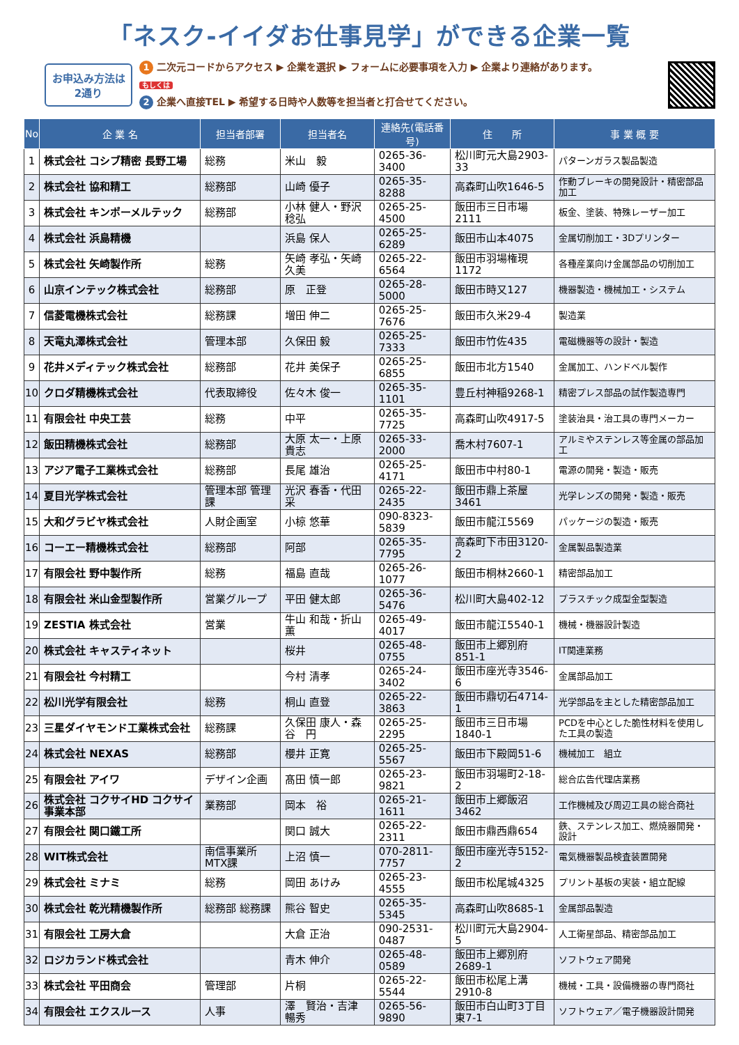「ネスク-イイダお仕事見学」ができる企業一覧
お申込み方法は
2通り
1 二次元コードからアクセス ▶ 企業を選択 ▶ フォームに必要事項を入力 ▶ 企業より連絡があります。
もしくは
2 企業へ直接TEL ▶ 希望する日時や人数等を担当者と打合せてください。
| No | 企 業 名 | 担当者部署 | 担当者名 | 連絡先(電話番号) | 住 所 | 事 業 概 要 |
| --- | --- | --- | --- | --- | --- | --- |
| 1 | 株式会社 コシブ精密 長野工場 | 総務 | 米山 毅 | 0265-36-3400 | 松川町元大島2903-33 | パターンガラス製品製造 |
| 2 | 株式会社 協和精工 | 総務部 | 山崎 優子 | 0265-35-8288 | 高森町山吹1646-5 | 作動ブレーキの開発設計・精密部品加工 |
| 3 | 株式会社 キンポーメルテック | 総務部 | 小林 健人・野沢 稔弘 | 0265-25-4500 | 飯田市三日市場2111 | 板金、塗装、特殊レーザー加工 |
| 4 | 株式会社 浜島精機 | | 浜島 保人 | 0265-25-6289 | 飯田市山本4075 | 金属切削加工・3Dプリンター |
| 5 | 株式会社 矢崎製作所 | 総務 | 矢崎 孝弘・矢崎 久美 | 0265-22-6564 | 飯田市羽場権現1172 | 各種産業向け金属部品の切削加工 |
| 6 | 山京インテック株式会社 | 総務部 | 原 正登 | 0265-28-5000 | 飯田市時又127 | 機器製造・機械加工・システム |
| 7 | 信菱電機株式会社 | 総務課 | 増田 伸二 | 0265-25-7676 | 飯田市久米29-4 | 製造業 |
| 8 | 天竜丸澤株式会社 | 管理本部 | 久保田 毅 | 0265-25-7333 | 飯田市竹佐435 | 電磁機器等の設計・製造 |
| 9 | 花井メディテック株式会社 | 総務部 | 花井 美保子 | 0265-25-6855 | 飯田市北方1540 | 金属加工、ハンドベル製作 |
| 10 | クロダ精機株式会社 | 代表取締役 | 佐々木 俊一 | 0265-35-1101 | 豊丘村神稲9268-1 | 精密プレス部品の試作製造専門 |
| 11 | 有限会社 中央工芸 | 総務 | 中平 | 0265-35-7725 | 高森町山吹4917-5 | 塗装治具・治工具の専門メーカー |
| 12 | 飯田精機株式会社 | 総務部 | 大原 太一・上原 貴志 | 0265-33-2000 | 喬木村7607-1 | アルミやステンレス等金属の部品加工 |
| 13 | アジア電子工業株式会社 | 総務部 | 長尾 雄治 | 0265-25-4171 | 飯田市中村80-1 | 電源の開発・製造・販売 |
| 14 | 夏目光学株式会社 | 管理本部 管理課 | 光沢 春香・代田 采 | 0265-22-2435 | 飯田市鼎上茶屋3461 | 光学レンズの開発・製造・販売 |
| 15 | 大和グラビヤ株式会社 | 人財企画室 | 小椋 悠華 | 090-8323-5839 | 飯田市龍江5569 | パッケージの製造・販売 |
| 16 | コーエー精機株式会社 | 総務部 | 阿部 | 0265-35-7795 | 高森町下市田3120-2 | 金属製品製造業 |
| 17 | 有限会社 野中製作所 | 総務 | 福島 直哉 | 0265-26-1077 | 飯田市桐林2660-1 | 精密部品加工 |
| 18 | 有限会社 米山金型製作所 | 営業グループ | 平田 健太郎 | 0265-36-5476 | 松川町大島402-12 | プラスチック成型金型製造 |
| 19 | ZESTIA 株式会社 | 営業 | 牛山 和哉・折山 薫 | 0265-49-4017 | 飯田市龍江5540-1 | 機械・機器設計製造 |
| 20 | 株式会社 キャスティネット | | 桜井 | 0265-48-0755 | 飯田市上郷別府851-1 | IT関連業務 |
| 21 | 有限会社 今村精工 | | 今村 清孝 | 0265-24-3402 | 飯田市座光寺3546-6 | 金属部品加工 |
| 22 | 松川光学有限会社 | 総務 | 桐山 直登 | 0265-22-3863 | 飯田市鼎切石4714-1 | 光学部品を主とした精密部品加工 |
| 23 | 三星ダイヤモンド工業株式会社 | 総務課 | 久保田 康人・森谷 円 | 0265-25-2295 | 飯田市三日市場1840-1 | PCDを中心とした脆性材料を使用した工具の製造 |
| 24 | 株式会社 NEXAS | 総務部 | 櫻井 正寛 | 0265-25-5567 | 飯田市下殿岡51-6 | 機械加工 組立 |
| 25 | 有限会社 アイワ | デザイン企画 | 髙田 慎一郎 | 0265-23-9821 | 飯田市羽場町2-18-2 | 総合広告代理店業務 |
| 26 | 株式会社 コクサイHD コクサイ事業本部 | 業務部 | 岡本 裕 | 0265-21-1611 | 飯田市上郷飯沼3462 | 工作機械及び周辺工具の総合商社 |
| 27 | 有限会社 関口鐵工所 | | 関口 誠大 | 0265-22-2311 | 飯田市鼎西鼎654 | 鉄、ステンレス加工、燃焼器開発・設計 |
| 28 | WIT株式会社 | 南信事業所 MTX課 | 上沼 慎一 | 070-2811-7757 | 飯田市座光寺5152-2 | 電気機器製品検査装置開発 |
| 29 | 株式会社 ミナミ | 総務 | 岡田 あけみ | 0265-23-4555 | 飯田市松尾城4325 | プリント基板の実装・組立配線 |
| 30 | 株式会社 乾光精機製作所 | 総務部 総務課 | 熊谷 智史 | 0265-35-5345 | 高森町山吹8685-1 | 金属部品製造 |
| 31 | 有限会社 工房大倉 | | 大倉 正治 | 090-2531-0487 | 松川町元大島2904-5 | 人工衛星部品、精密部品加工 |
| 32 | ロジカランド株式会社 | | 青木 伸介 | 0265-48-0589 | 飯田市上郷別府2689-1 | ソフトウェア開発 |
| 33 | 株式会社 平田商会 | 管理部 | 片桐 | 0265-22-5544 | 飯田市松尾上溝2910-8 | 機械・工具・設備機器の専門商社 |
| 34 | 有限会社 エクスルース | 人事 | 澤 賢治・吉津 暢秀 | 0265-56-9890 | 飯田市白山町3丁目東7-1 | ソフトウェア／電子機器設計開発 |